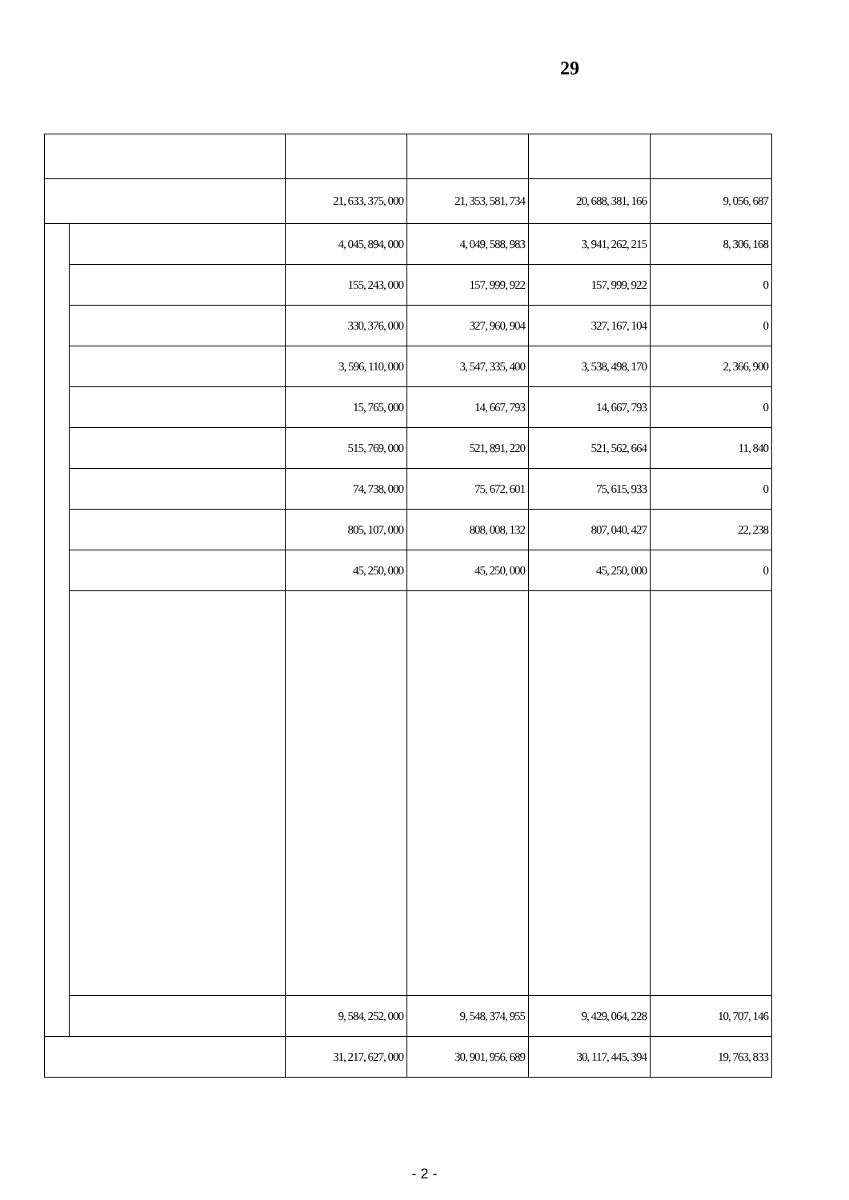29
| | | 21, 633, 375, 000 | 21, 353, 581, 734 | 20, 688, 381, 166 | 9, 056, 687 |
| | | 4, 045, 894, 000 | 4, 049, 588, 983 | 3, 941, 262, 215 | 8, 306, 168 |
| | | 155, 243, 000 | 157, 999, 922 | 157, 999, 922 | 0 |
| | | 330, 376, 000 | 327, 960, 904 | 327, 167, 104 | 0 |
| | | 3, 596, 110, 000 | 3, 547, 335, 400 | 3, 538, 498, 170 | 2, 366, 900 |
| | | 15, 765, 000 | 14, 667, 793 | 14, 667, 793 | 0 |
| | | 515, 769, 000 | 521, 891, 220 | 521, 562, 664 | 11, 840 |
| | | 74, 738, 000 | 75, 672, 601 | 75, 615, 933 | 0 |
| | | 805, 107, 000 | 808, 008, 132 | 807, 040, 427 | 22, 238 |
| | | 45, 250, 000 | 45, 250, 000 | 45, 250, 000 | 0 |
| | | 9, 584, 252, 000 | 9, 548, 374, 955 | 9, 429, 064, 228 | 10, 707, 146 |
| | | 31, 217, 627, 000 | 30, 901, 956, 689 | 30, 117, 445, 394 | 19, 763, 833 |
- 2 -